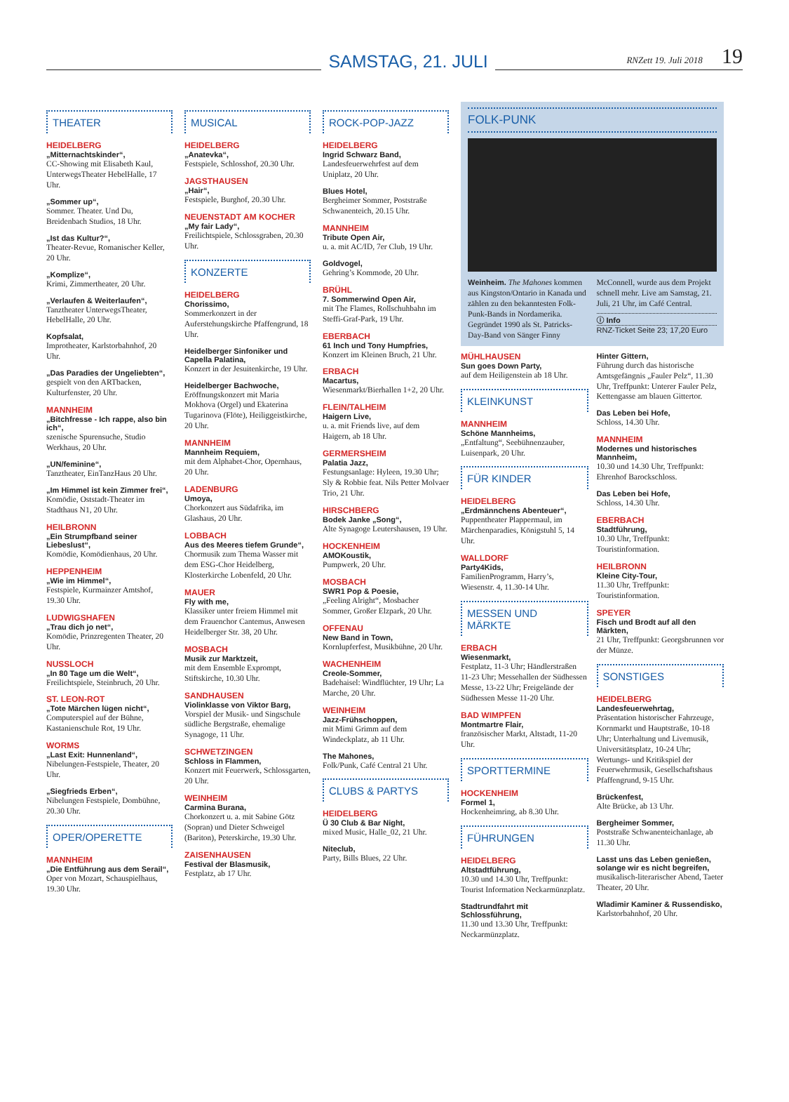SAMSTAG, 21. JULI
RNZett 19. Juli 2018 19
THEATER
HEIDELBERG
„Mitternachtskinder“,
CC-Showing mit Elisabeth Kaul, UnterwegsTheater HebelHalle, 17 Uhr.
„Sommer up“,
Sommer. Theater. Und Du, Breidenbach Studios, 18 Uhr.
„Ist das Kultur?“,
Theater-Revue, Romanischer Keller, 20 Uhr.
„Komplize“,
Krimi, Zimmertheater, 20 Uhr.
„Verlaufen & Weiterlaufen“,
Tanztheater UnterwegsTheater, HebelHalle, 20 Uhr.
Kopfsalat,
Improtheater, Karlstorbahnhof, 20 Uhr.
„Das Paradies der Ungeliebten“,
gespielt von den ARTbacken, Kulturfenster, 20 Uhr.
MANNHEIM
„Bitchfresse - Ich rappe, also bin ich“,
szenische Spurensuche, Studio Werkhaus, 20 Uhr.
„UN/feminine“,
Tanztheater, EinTanzHaus 20 Uhr.
„Im Himmel ist kein Zimmer frei“,
Komödie, Oststadt-Theater im Stadthaus N1, 20 Uhr.
HEILBRONN
„Ein Strumpfband seiner Liebeslust“,
Komödie, Komödienhaus, 20 Uhr.
HEPPENHEIM
„Wie im Himmel“,
Festspiele, Kurmainzer Amtshof, 19.30 Uhr.
LUDWIGSHAFEN
„Trau dich jo net“,
Komödie, Prinzregenten Theater, 20 Uhr.
NUSSLOCH
„In 80 Tage um die Welt“,
Freilichtspiele, Steinbruch, 20 Uhr.
ST. LEON-ROT
„Tote Märchen lügen nicht“,
Computerspiel auf der Bühne, Kastanienschule Rot, 19 Uhr.
WORMS
„Last Exit: Hunnenland“,
Nibelungen-Festspiele, Theater, 20 Uhr.
„Siegfrieds Erben“,
Nibelungen Festspiele, Dombühne, 20.30 Uhr.
OPER/OPERETTE
MANNHEIM
„Die Entführung aus dem Serail“,
Oper von Mozart, Schauspielhaus, 19.30 Uhr.
MUSICAL
HEIDELBERG
„Anatevka“,
Festspiele, Schlosshof, 20.30 Uhr.
JAGSTHAUSEN
„Hair“,
Festspiele, Burghof, 20.30 Uhr.
NEUENSTADT AM KOCHER
„My fair Lady“,
Freilichtspiele, Schlossgraben, 20.30 Uhr.
KONZERTE
HEIDELBERG
Chorissimo,
Sommerkonzert in der Auferstehungskirche Pfaffengrund, 18 Uhr.
Heidelberger Sinfoniker und Capella Palatina,
Konzert in der Jesuitenkirche, 19 Uhr.
Heidelberger Bachwoche,
Eröffnungskonzert mit Maria Mokhova (Orgel) und Ekaterina Tugarinova (Flöte), Heiliggeistkirche, 20 Uhr.
MANNHEIM
Mannheim Requiem,
mit dem Alphabet-Chor, Opernhaus, 20 Uhr.
LADENBURG
Umoya,
Chorkonzert aus Südafrika, im Glashaus, 20 Uhr.
LOBBACH
Aus des Meeres tiefem Grunde“,
Chormusik zum Thema Wasser mit dem ESG-Chor Heidelberg, Klosterkirche Lobenfeld, 20 Uhr.
MAUER
Fly with me,
Klassiker unter freiem Himmel mit dem Frauenchor Cantemus, Anwesen Heidelberger Str. 38, 20 Uhr.
MOSBACH
Musik zur Marktzeit,
mit dem Ensemble Exprompt, Stiftskirche, 10.30 Uhr.
SANDHAUSEN
Violinklasse von Viktor Barg,
Vorspiel der Musik- und Singschule südliche Bergstraße, ehemalige Synagoge, 11 Uhr.
SCHWETZINGEN
Schloss in Flammen,
Konzert mit Feuerwerk, Schlossgarten, 20 Uhr.
WEINHEIM
Carmina Burana,
Chorkonzert u. a. mit Sabine Götz (Sopran) und Dieter Schweigel (Bariton), Peterskirche, 19.30 Uhr.
ZAISENHAUSEN
Festival der Blasmusik,
Festplatz, ab 17 Uhr.
ROCK-POP-JAZZ
HEIDELBERG
Ingrid Schwarz Band,
Landesfeuerwehrfest auf dem Uniplatz, 20 Uhr.
Blues Hotel,
Bergheimer Sommer, Poststraße Schwanenteich, 20.15 Uhr.
MANNHEIM
Tribute Open Air,
u. a. mit AC/ID, 7er Club, 19 Uhr.
Goldvogel,
Gehring’s Kommode, 20 Uhr.
BRÜHL
7. Sommerwind Open Air,
mit The Flames, Rollschuhbahn im Steffi-Graf-Park, 19 Uhr.
EBERBACH
61 Inch und Tony Humpfries,
Konzert im Kleinen Bruch, 21 Uhr.
ERBACH
Macartus,
Wiesenmarkt/Bierhallen 1+2, 20 Uhr.
FLEIN/TALHEIM
Haigern Live,
u. a. mit Friends live, auf dem Haigern, ab 18 Uhr.
GERMERSHEIM
Palatia Jazz,
Festungsanlage: Hyleen, 19.30 Uhr; Sly & Robbie feat. Nils Petter Molvaer Trio, 21 Uhr.
HIRSCHBERG
Bodek Janke „Song“,
Alte Synagoge Leutershausen, 19 Uhr.
HOCKENHEIM
AMOKoustik,
Pumpwerk, 20 Uhr.
MOSBACH
SWR1 Pop & Poesie,
„Feeling Alright“, Mosbacher Sommer, Großer Elzpark, 20 Uhr.
OFFENAU
New Band in Town,
Kornlupferfest, Musikbühne, 20 Uhr.
WACHENHEIM
Creole-Sommer,
Badehaisel: Windflüchter, 19 Uhr; La Marche, 20 Uhr.
WEINHEIM
Jazz-Frühschoppen,
mit Mimi Grimm auf dem Windeckplatz, ab 11 Uhr.
The Mahones,
Folk/Punk, Café Central 21 Uhr.
CLUBS & PARTYS
HEIDELBERG
Ü 30 Club & Bar Night,
mixed Music, Halle_02, 21 Uhr.
Niteclub,
Party, Bills Blues, 22 Uhr.
FOLK-PUNK
Weinheim. The Mahones kommen aus Kingston/Ontario in Kanada und zählen zu den bekanntesten Folk-Punk-Bands in Nordamerika. Gegründet 1990 als St. Patricks-Day-Band von Sänger Finny
McConnell, wurde aus dem Projekt schnell mehr. Live am Samstag, 21. Juli, 21 Uhr, im Café Central.
ⓘ Info
RNZ-Ticket Seite 23; 17,20 Euro
MÜHLHAUSEN
Sun goes Down Party,
auf dem Heiligenstein ab 18 Uhr.
KLEINKUNST
MANNHEIM
Schöne Mannheims,
„Entfaltung“, Seebühnenzauber, Luisenpark, 20 Uhr.
FÜR KINDER
HEIDELBERG
„Erdmännchens Abenteuer“,
Puppentheater Plappermaul, im Märchenparadies, Königstuhl 5, 14 Uhr.
WALLDORF
Party4Kids,
FamilienProgramm, Harry’s, Wiesenstr. 4, 11.30-14 Uhr.
MESSEN UND MÄRKTE
ERBACH
Wiesenmarkt,
Festplatz, 11-3 Uhr; Händlerstraßen 11-23 Uhr; Messehallen der Südhessen Messe, 13-22 Uhr; Freigelände der Südhessen Messe 11-20 Uhr.
BAD WIMPFEN
Montmartre Flair,
französischer Markt, Altstadt, 11-20 Uhr.
SPORTTERMINE
HOCKENHEIM
Formel 1,
Hockenheimring, ab 8.30 Uhr.
FÜHRUNGEN
HEIDELBERG
Altstadtführung,
10.30 und 14.30 Uhr, Treffpunkt: Tourist Information Neckarmünzplatz.
Stadtrundfahrt mit Schlossführung,
11.30 und 13.30 Uhr, Treffpunkt: Neckarmünzplatz.
Hinter Gittern,
Führung durch das historische Amtsgefängnis „Fauler Pelz“, 11.30 Uhr, Treffpunkt: Unterer Fauler Pelz, Kettengasse am blauen Gittertor.
Das Leben bei Hofe,
Schloss, 14.30 Uhr.
MANNHEIM
Modernes und historisches Mannheim,
10.30 und 14.30 Uhr, Treffpunkt: Ehrenhof Barockschloss.
Das Leben bei Hofe,
Schloss, 14.30 Uhr.
EBERBACH
Stadtführung,
10.30 Uhr, Treffpunkt: Touristinformation.
HEILBRONN
Kleine City-Tour,
11.30 Uhr, Treffpunkt: Touristinformation.
SPEYER
Fisch und Brodt auf all den Märkten,
21 Uhr, Treffpunkt: Georgsbrunnen vor der Münze.
SONSTIGES
HEIDELBERG
Landesfeuerwehrtag,
Präsentation historischer Fahrzeuge, Kornmarkt und Hauptstraße, 10-18 Uhr; Unterhaltung und Livemusik, Universitätsplatz, 10-24 Uhr; Wertungs- und Kritikspiel der Feuerwehrmusik, Gesellschaftshaus Pfaffengrund, 9-15 Uhr.
Brückenfest,
Alte Brücke, ab 13 Uhr.
Bergheimer Sommer,
Poststraße Schwanenteichanlage, ab 11.30 Uhr.
Lasst uns das Leben genießen, solange wir es nicht begreifen,
musikalisch-literarischer Abend, Taeter Theater, 20 Uhr.
Wladimir Kaminer & Russendisko,
Karlstorbahnhof, 20 Uhr.